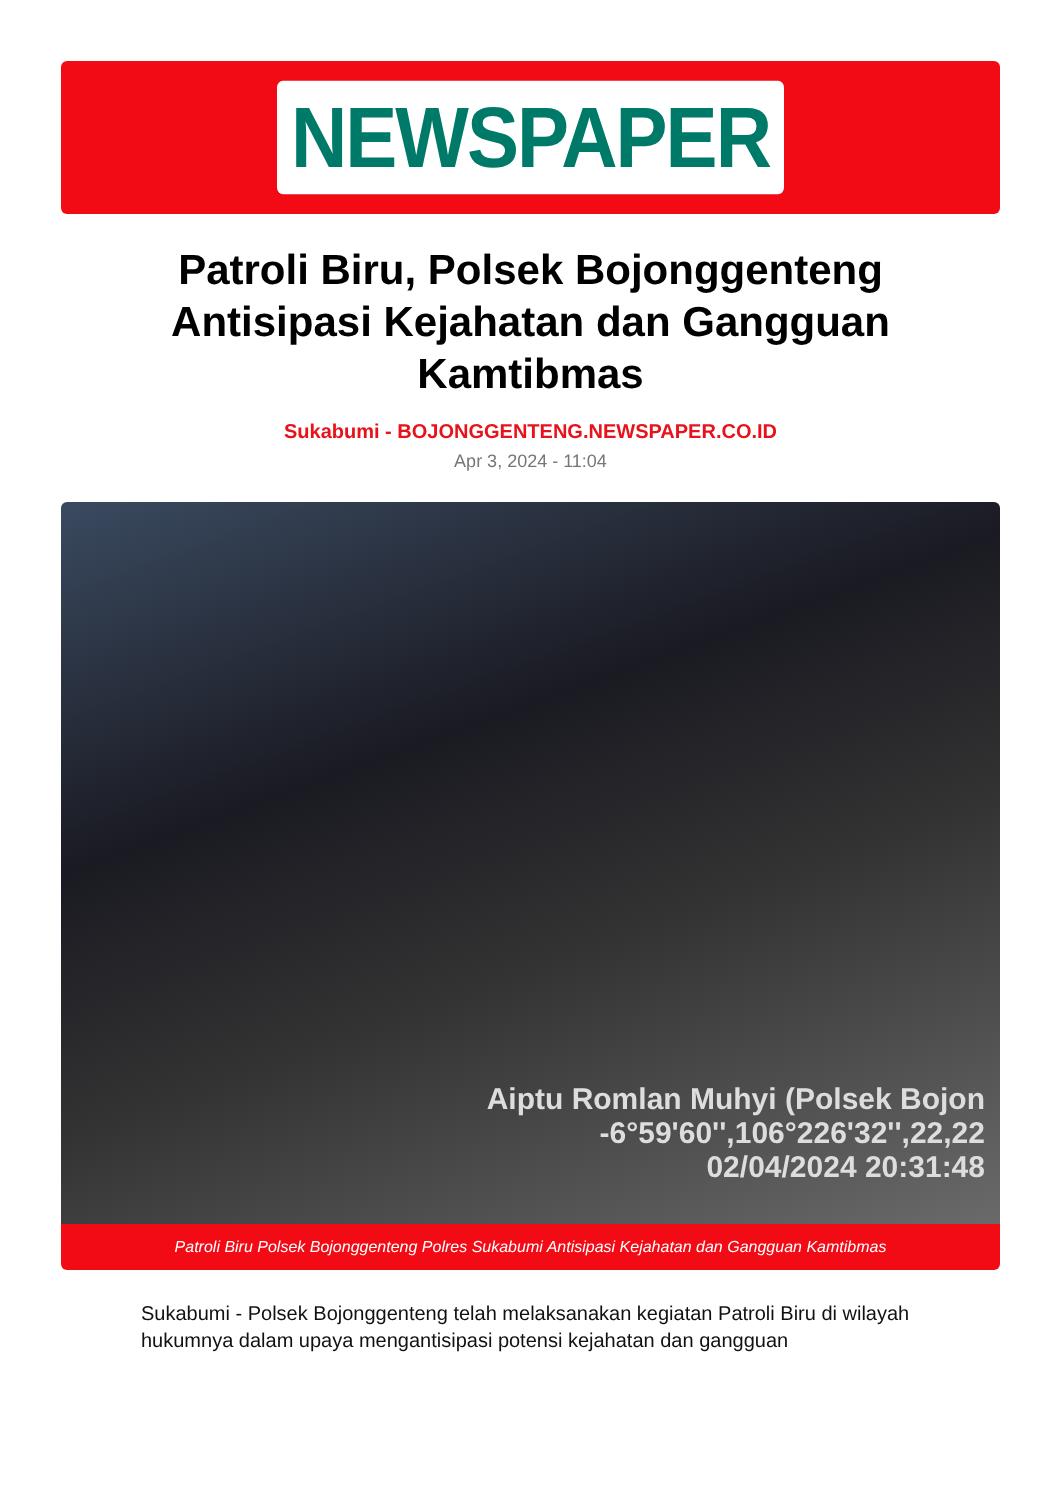NEWSPAPER
Patroli Biru, Polsek Bojonggenteng Antisipasi Kejahatan dan Gangguan Kamtibmas
Sukabumi - BOJONGGENTENG.NEWSPAPER.CO.ID
Apr 3, 2024 - 11:04
Aiptu Romlan Muhyi (Polsek Bojon
-6°59'60'',106°226'32'',22,22
02/04/2024 20:31:48
Patroli Biru Polsek Bojonggenteng Polres Sukabumi Antisipasi Kejahatan dan Gangguan Kamtibmas
Sukabumi - Polsek Bojonggenteng telah melaksanakan kegiatan Patroli Biru di wilayah hukumnya dalam upaya mengantisipasi potensi kejahatan dan gangguan